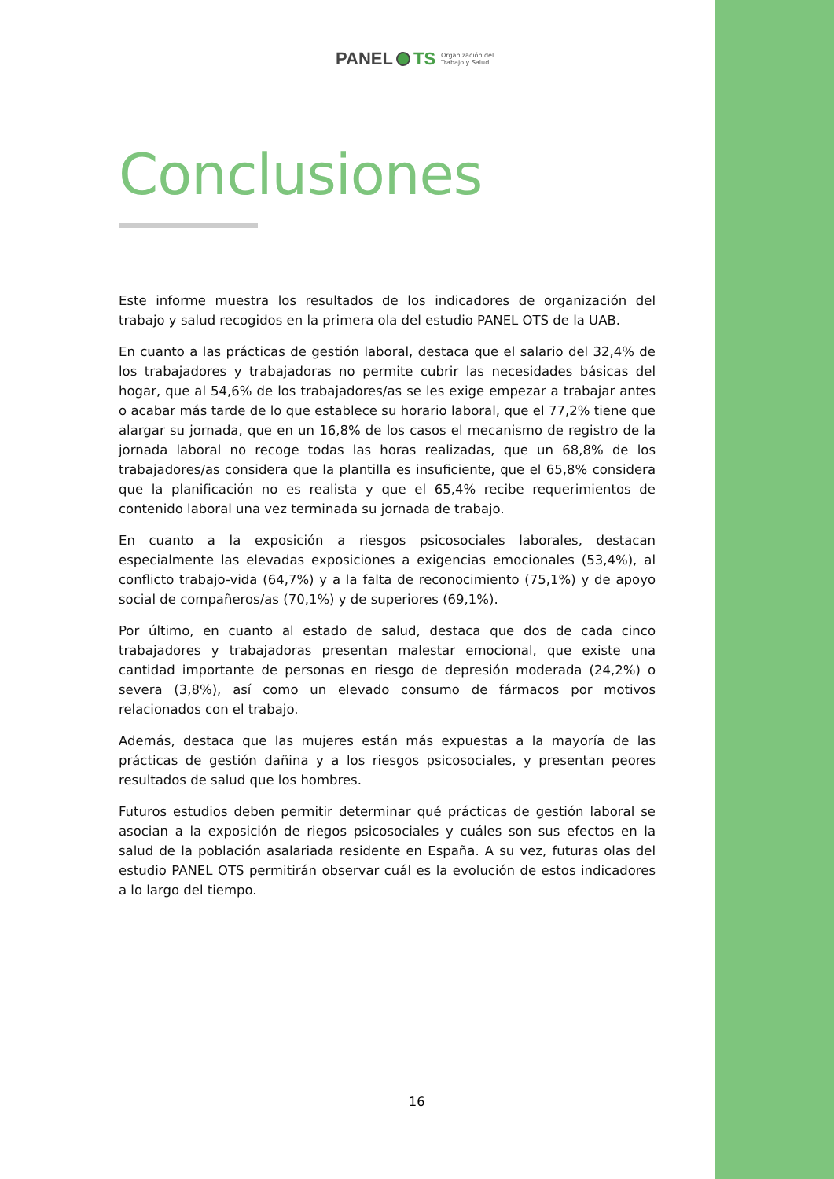PANEL TS Organización del
Trabajo y Salud
Conclusiones
Este informe muestra los resultados de los indicadores de organización del trabajo y salud recogidos en la primera ola del estudio PANEL OTS de la UAB.
En cuanto a las prácticas de gestión laboral, destaca que el salario del 32,4% de los trabajadores y trabajadoras no permite cubrir las necesidades básicas del hogar, que al 54,6% de los trabajadores/as se les exige empezar a trabajar antes o acabar más tarde de lo que establece su horario laboral, que el 77,2% tiene que alargar su jornada, que en un 16,8% de los casos el mecanismo de registro de la jornada laboral no recoge todas las horas realizadas, que un 68,8% de los trabajadores/as considera que la plantilla es insuficiente, que el 65,8% considera que la planificación no es realista y que el 65,4% recibe requerimientos de contenido laboral una vez terminada su jornada de trabajo.
En cuanto a la exposición a riesgos psicosociales laborales, destacan especialmente las elevadas exposiciones a exigencias emocionales (53,4%), al conflicto trabajo-vida (64,7%) y a la falta de reconocimiento (75,1%) y de apoyo social de compañeros/as (70,1%) y de superiores (69,1%).
Por último, en cuanto al estado de salud, destaca que dos de cada cinco trabajadores y trabajadoras presentan malestar emocional, que existe una cantidad importante de personas en riesgo de depresión moderada (24,2%) o severa (3,8%), así como un elevado consumo de fármacos por motivos relacionados con el trabajo.
Además, destaca que las mujeres están más expuestas a la mayoría de las prácticas de gestión dañina y a los riesgos psicosociales, y presentan peores resultados de salud que los hombres.
Futuros estudios deben permitir determinar qué prácticas de gestión laboral se asocian a la exposición de riegos psicosociales y cuáles son sus efectos en la salud de la población asalariada residente en España. A su vez, futuras olas del estudio PANEL OTS permitirán observar cuál es la evolución de estos indicadores a lo largo del tiempo.
16